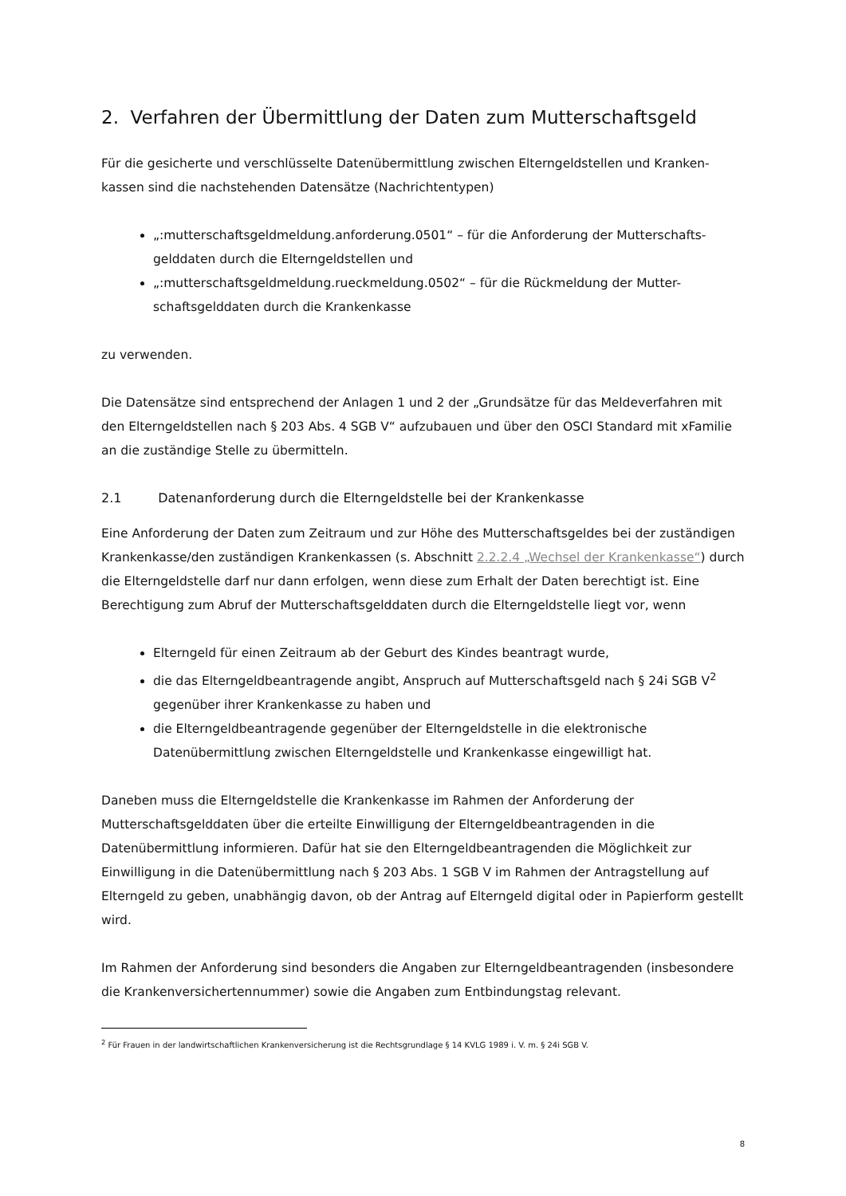2. Verfahren der Übermittlung der Daten zum Mutterschaftsgeld
Für die gesicherte und verschlüsselte Datenübermittlung zwischen Elterngeldstellen und Kranken-kassen sind die nachstehenden Datensätze (Nachrichtentypen)
„:mutterschaftsgeldmeldung.anforderung.0501“ – für die Anforderung der Mutterschafts-gelddaten durch die Elterngeldstellen und
„:mutterschaftsgeldmeldung.rueckmeldung.0502“ – für die Rückmeldung der Mutter-schaftsgelddaten durch die Krankenkasse
zu verwenden.
Die Datensätze sind entsprechend der Anlagen 1 und 2 der „Grundsätze für das Meldeverfahren mit den Elterngeldstellen nach § 203 Abs. 4 SGB V“ aufzubauen und über den OSCI Standard mit xFamilie an die zuständige Stelle zu übermitteln.
2.1 Datenanforderung durch die Elterngeldstelle bei der Krankenkasse
Eine Anforderung der Daten zum Zeitraum und zur Höhe des Mutterschaftsgeldes bei der zuständigen Krankenkasse/den zuständigen Krankenkassen (s. Abschnitt 2.2.2.4 „Wechsel der Krankenkasse“) durch die Elterngeldstelle darf nur dann erfolgen, wenn diese zum Erhalt der Daten berechtigt ist. Eine Berechtigung zum Abruf der Mutterschaftsgelddaten durch die Elterngeldstelle liegt vor, wenn
Elterngeld für einen Zeitraum ab der Geburt des Kindes beantragt wurde,
die das Elterngeldbeantragende angibt, Anspruch auf Mutterschaftsgeld nach § 24i SGB V<sup>2</sup> gegenüber ihrer Krankenkasse zu haben und
die Elterngeldbeantragende gegenüber der Elterngeldstelle in die elektronische Datenübermittlung zwischen Elterngeldstelle und Krankenkasse eingewilligt hat.
Daneben muss die Elterngeldstelle die Krankenkasse im Rahmen der Anforderung der Mutterschaftsgelddaten über die erteilte Einwilligung der Elterngeldbeantragenden in die Datenübermittlung informieren. Dafür hat sie den Elterngeldbeantragenden die Möglichkeit zur Einwilligung in die Datenübermittlung nach § 203 Abs. 1 SGB V im Rahmen der Antragstellung auf Elterngeld zu geben, unabhängig davon, ob der Antrag auf Elterngeld digital oder in Papierform gestellt wird.
Im Rahmen der Anforderung sind besonders die Angaben zur Elterngeldbeantragenden (insbesondere die Krankenversichertennummer) sowie die Angaben zum Entbindungstag relevant.
<sup>2</sup> Für Frauen in der landwirtschaftlichen Krankenversicherung ist die Rechtsgrundlage § 14 KVLG 1989 i. V. m. § 24i SGB V.
8